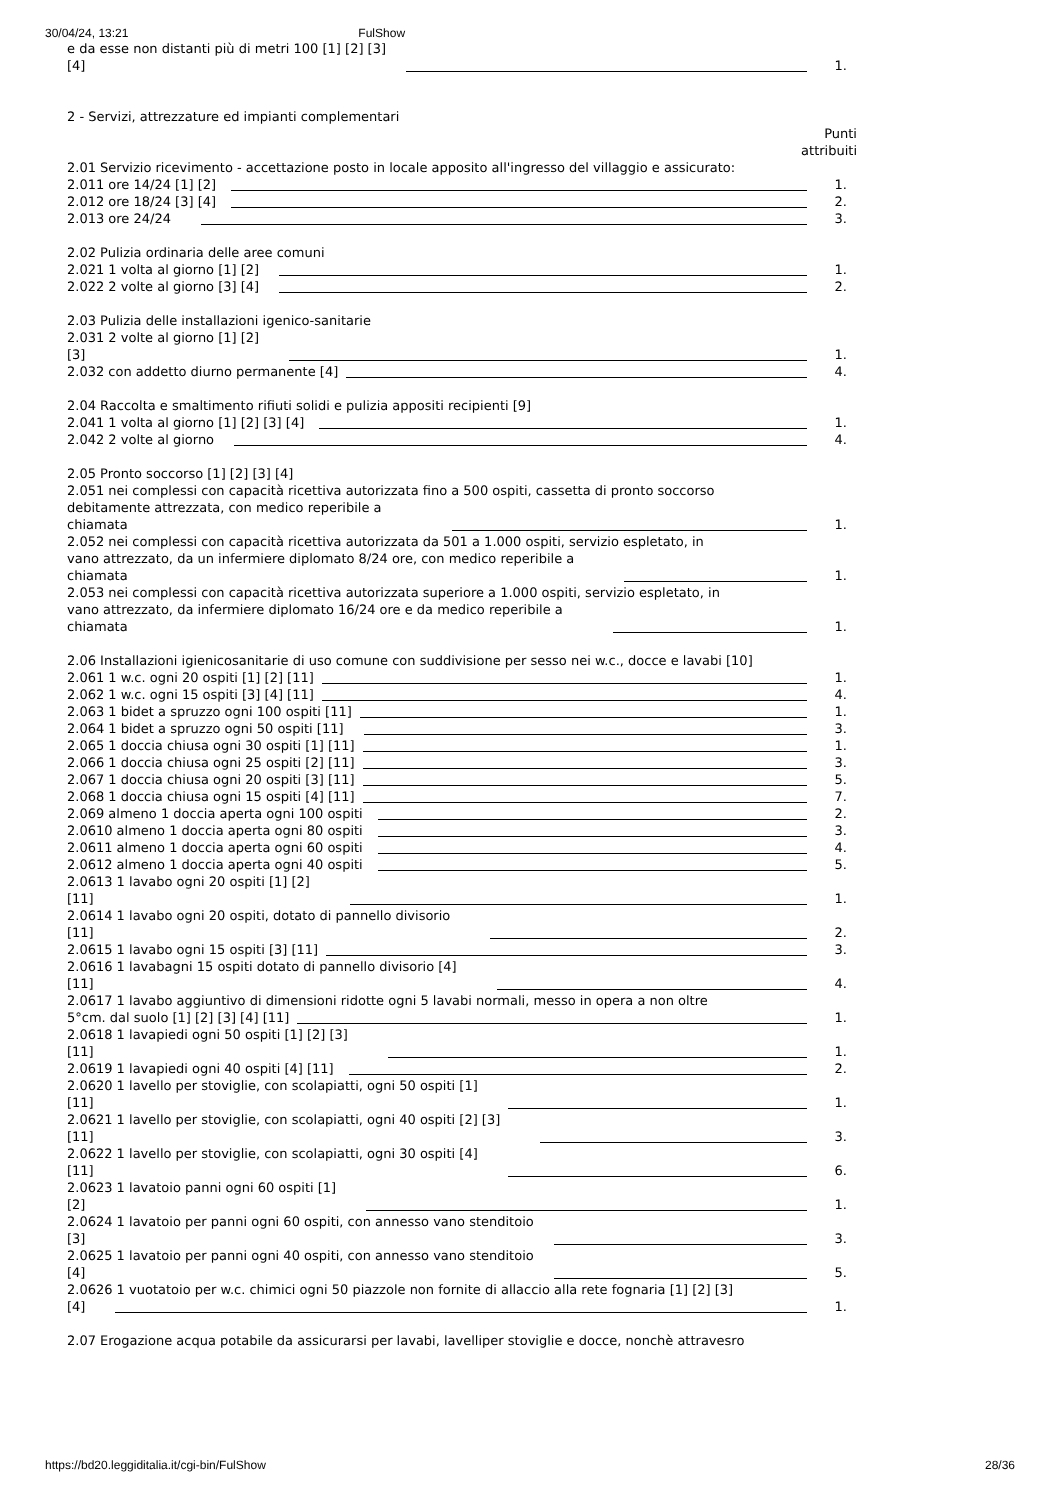30/04/24, 13:21 FulShow
e da esse non distanti più di metri 100 [1] [2] [3]
[4] 1.
2 - Servizi, attrezzature ed impianti complementari
Punti
attribuiti
2.01 Servizio ricevimento - accettazione posto in locale apposito all'ingresso del villaggio e assicurato:
2.011 ore 14/24 [1] [2] 1.
2.012 ore 18/24 [3] [4] 2.
2.013 ore 24/24 3.
2.02 Pulizia ordinaria delle aree comuni
2.021 1 volta al giorno [1] [2] 1.
2.022 2 volte al giorno [3] [4] 2.
2.03 Pulizia delle installazioni igenico-sanitarie
2.031 2 volte al giorno [1] [2]
[3] 1.
2.032 con addetto diurno permanente [4] 4.
2.04 Raccolta e smaltimento rifiuti solidi e pulizia appositi recipienti [9]
2.041 1 volta al giorno [1] [2] [3] [4] 1.
2.042 2 volte al giorno 4.
2.05 Pronto soccorso [1] [2] [3] [4]
2.051 nei complessi con capacità ricettiva autorizzata fino a 500 ospiti, cassetta di pronto soccorso
debitamente attrezzata, con medico reperibile a
chiamata 1.
2.052 nei complessi con capacità ricettiva autorizzata da 501 a 1.000 ospiti, servizio espletato, in
vano attrezzato, da un infermiere diplomato 8/24 ore, con medico reperibile a
chiamata 1.
2.053 nei complessi con capacità ricettiva autorizzata superiore a 1.000 ospiti, servizio espletato, in
vano attrezzato, da infermiere diplomato 16/24 ore e da medico reperibile a
chiamata 1.
2.06 Installazioni igienicosanitarie di uso comune con suddivisione per sesso nei w.c., docce e lavabi [10]
2.061 1 w.c. ogni 20 ospiti [1] [2] [11] 1.
2.062 1 w.c. ogni 15 ospiti [3] [4] [11] 4.
2.063 1 bidet a spruzzo ogni 100 ospiti [11] 1.
2.064 1 bidet a spruzzo ogni 50 ospiti [11] 3.
2.065 1 doccia chiusa ogni 30 ospiti [1] [11] 1.
2.066 1 doccia chiusa ogni 25 ospiti [2] [11] 3.
2.067 1 doccia chiusa ogni 20 ospiti [3] [11] 5.
2.068 1 doccia chiusa ogni 15 ospiti [4] [11] 7.
2.069 almeno 1 doccia aperta ogni 100 ospiti 2.
2.0610 almeno 1 doccia aperta ogni 80 ospiti 3.
2.0611 almeno 1 doccia aperta ogni 60 ospiti 4.
2.0612 almeno 1 doccia aperta ogni 40 ospiti 5.
2.0613 1 lavabo ogni 20 ospiti [1] [2]
[11] 1.
2.0614 1 lavabo ogni 20 ospiti, dotato di pannello divisorio
[11] 2.
2.0615 1 lavabo ogni 15 ospiti [3] [11] 3.
2.0616 1 lavabagni 15 ospiti dotato di pannello divisorio [4]
[11] 4.
2.0617 1 lavabo aggiuntivo di dimensioni ridotte ogni 5 lavabi normali, messo in opera a non oltre
5°cm. dal suolo [1] [2] [3] [4] [11] 1.
2.0618 1 lavapiedi ogni 50 ospiti [1] [2] [3]
[11] 1.
2.0619 1 lavapiedi ogni 40 ospiti [4] [11] 2.
2.0620 1 lavello per stoviglie, con scolapiatti, ogni 50 ospiti [1]
[11] 1.
2.0621 1 lavello per stoviglie, con scolapiatti, ogni 40 ospiti [2] [3]
[11] 3.
2.0622 1 lavello per stoviglie, con scolapiatti, ogni 30 ospiti [4]
[11] 6.
2.0623 1 lavatoio panni ogni 60 ospiti [1]
[2] 1.
2.0624 1 lavatoio per panni ogni 60 ospiti, con annesso vano stenditoio
[3] 3.
2.0625 1 lavatoio per panni ogni 40 ospiti, con annesso vano stenditoio
[4] 5.
2.0626 1 vuotatoio per w.c. chimici ogni 50 piazzole non fornite di allaccio alla rete fognaria [1] [2] [3]
[4] 1.
2.07 Erogazione acqua potabile da assicurarsi per lavabi, lavelliper stoviglie e docce, nonchè attravesro
https://bd20.leggiditalia.it/cgi-bin/FulShow 28/36